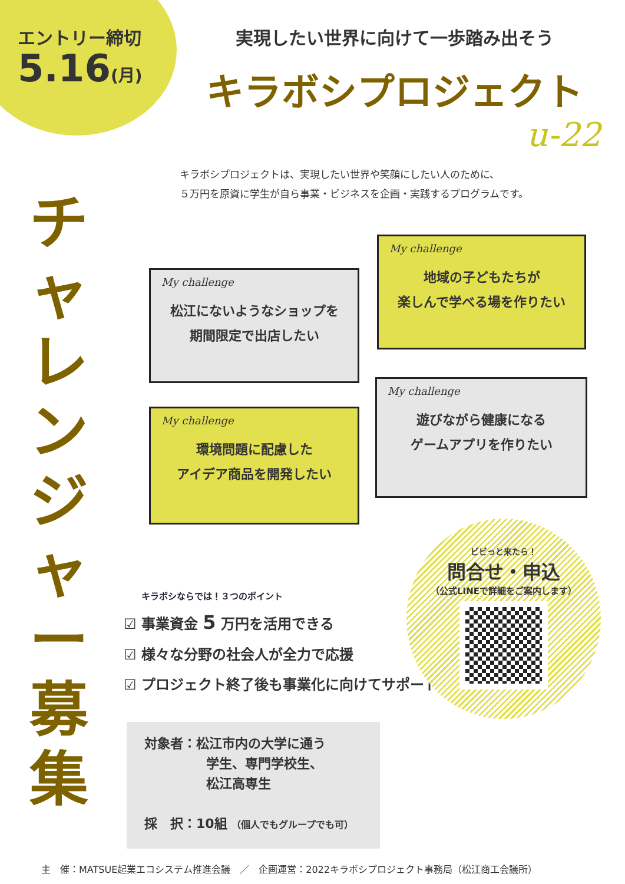エントリー締切
5.16(月)
実現したい世界に向けて一歩踏み出そう
キラボシプロジェクト
u-22
キラボシプロジェクトは、実現したい世界や笑顔にしたい人のために、
５万円を原資に学生が自ら事業・ビジネスを企画・実践するプログラムです。
チャレンジャー募集
My challenge
地域の子どもたちが
楽しんで学べる場を作りたい
My challenge
松江にないようなショップを
期間限定で出店したい
My challenge
遊びながら健康になる
ゲームアプリを作りたい
My challenge
環境問題に配慮した
アイデア商品を開発したい
キラボシならでは！３つのポイント
☑ 事業資金 5 万円を活用できる
☑ 様々な分野の社会人が全力で応援
☑ プロジェクト終了後も事業化に向けてサポート
ビビっと来たら！
問合せ・申込
（公式LINEで詳細をご案内します）
対象者：松江市内の大学に通う
学生、専門学校生、
松江高専生
採　択：10組 （個人でもグループでも可）
主　催：MATSUE起業エコシステム推進会議　／　企画運営：2022キラボシプロジェクト事務局（松江商工会議所）